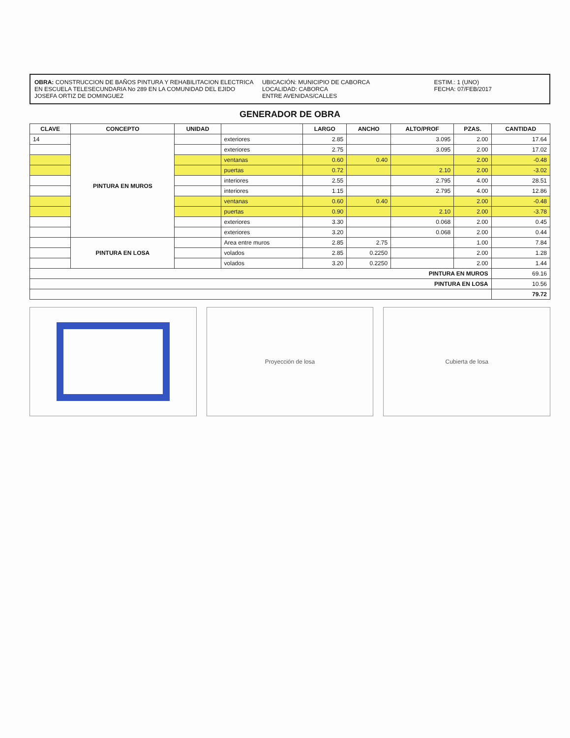OBRA: CONSTRUCCION DE BAÑOS PINTURA Y REHABILITACION ELECTRICA EN ESCUELA TELESECUNDARIA No 289 EN LA COMUNIDAD DEL EJIDO JOSEFA ORTIZ DE DOMINGUEZ
UBICACIÓN: MUNICIPIO DE CABORCA
LOCALIDAD: CABORCA
ENTRE AVENIDAS/CALLES
ESTIM.: 1 (UNO)
FECHA: 07/FEB/2017
GENERADOR DE OBRA
| CLAVE | CONCEPTO | UNIDAD | | LARGO | ANCHO | ALTO/PROF | PZAS. | CANTIDAD |
| --- | --- | --- | --- | --- | --- | --- | --- | --- |
| 14 | PINTURA EN MUROS | | exteriores | 2.85 | | 3.095 | 2.00 | 17.64 |
| | | | exteriores | 2.75 | | 3.095 | 2.00 | 17.02 |
| | | | ventanas | 0.60 | 0.40 | | 2.00 | -0.48 |
| | | | puertas | 0.72 | | 2.10 | 2.00 | -3.02 |
| | | | interiores | 2.55 | | 2.795 | 4.00 | 28.51 |
| | | | interiores | 1.15 | | 2.795 | 4.00 | 12.86 |
| | | | ventanas | 0.60 | 0.40 | | 2.00 | -0.48 |
| | | | puertas | 0.90 | | 2.10 | 2.00 | -3.78 |
| | | | exteriores | 3.30 | | 0.068 | 2.00 | 0.45 |
| | | | exteriores | 3.20 | | 0.068 | 2.00 | 0.44 |
| | PINTURA EN LOSA | | Area entre muros | 2.85 | 2.75 | | 1.00 | 7.84 |
| | | | volados | 2.85 | 0.2250 | | 2.00 | 1.28 |
| | | | volados | 3.20 | 0.2250 | | 2.00 | 1.44 |
| PINTURA EN MUROS | | | | | | | | 69.16 |
| PINTURA EN LOSA | | | | | | | | 10.56 |
| | | | | | | | | 79.72 |
Proyección de losa Cubierta de losa